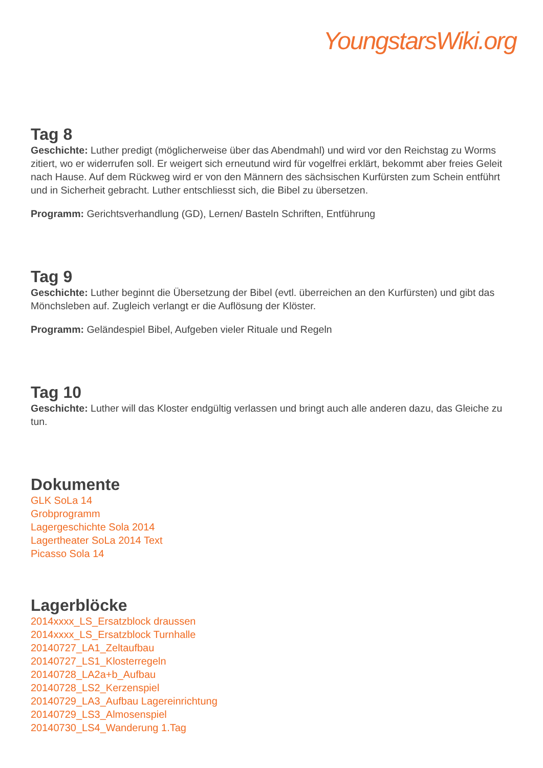YoungstarsWiki.org
Tag 8
Geschichte: Luther predigt (möglicherweise über das Abendmahl) und wird vor den Reichstag zu Worms zitiert, wo er widerrufen soll. Er weigert sich erneutund wird für vogelfrei erklärt, bekommt aber freies Geleit nach Hause. Auf dem Rückweg wird er von den Männern des sächsischen Kurfürsten zum Schein entführt und in Sicherheit gebracht. Luther entschliesst sich, die Bibel zu übersetzen.
Programm: Gerichtsverhandlung (GD), Lernen/ Basteln Schriften, Entführung
Tag 9
Geschichte: Luther beginnt die Übersetzung der Bibel (evtl. überreichen an den Kurfürsten) und gibt das Mönchsleben auf. Zugleich verlangt er die Auflösung der Klöster.
Programm: Geländespiel Bibel, Aufgeben vieler Rituale und Regeln
Tag 10
Geschichte: Luther will das Kloster endgültig verlassen und bringt auch alle anderen dazu, das Gleiche zu tun.
Dokumente
GLK SoLa 14
Grobprogramm
Lagergeschichte Sola 2014
Lagertheater SoLa 2014 Text
Picasso Sola 14
Lagerblöcke
2014xxxx_LS_Ersatzblock draussen
2014xxxx_LS_Ersatzblock Turnhalle
20140727_LA1_Zeltaufbau
20140727_LS1_Klosterregeln
20140728_LA2a+b_Aufbau
20140728_LS2_Kerzenspiel
20140729_LA3_Aufbau Lagereinrichtung
20140729_LS3_Almosenspiel
20140730_LS4_Wanderung 1.Tag